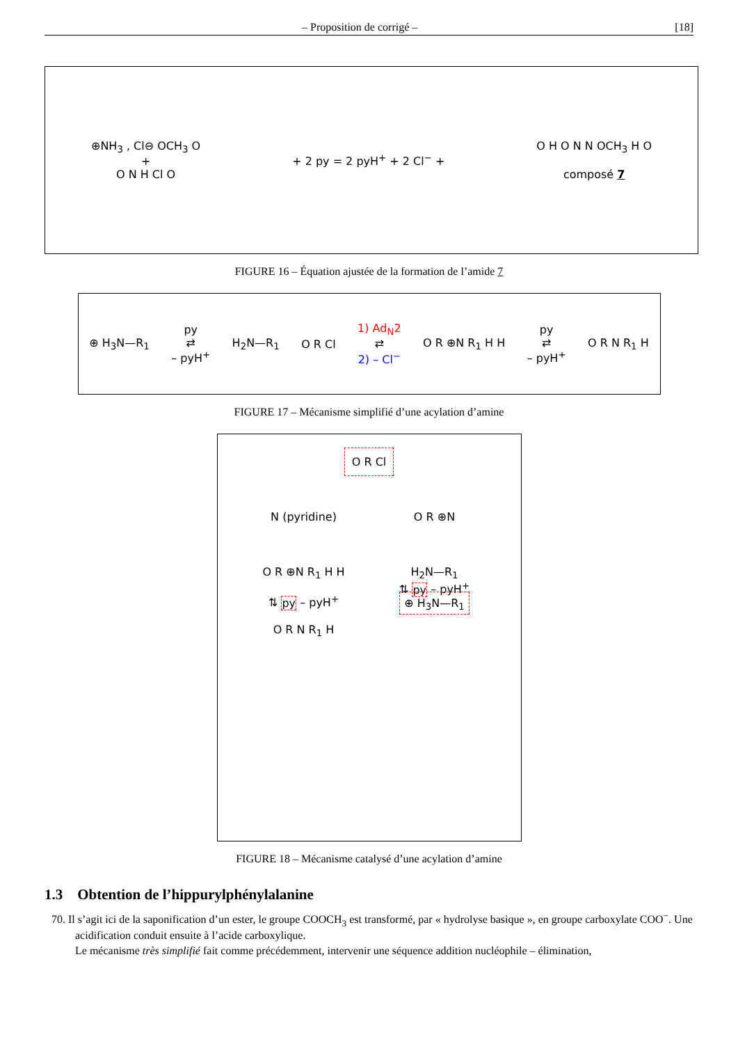– Proposition de corrigé – [18]
⊕NH<sub>3</sub> , Cl⊖ OCH<sub>3</sub> O
+
O N H Cl O
+ 2 py = 2 pyH<sup>+</sup> + 2 Cl<sup>−</sup> +
O H O N N OCH<sub>3</sub> H O
composé 7
FIGURE 16 – Équation ajustée de la formation de l’amide 7
⊕ H<sub>3</sub>N—R<sub>1</sub> py
⇄
– pyH<sup>+</sup> H<sub>2</sub>N—R<sub>1</sub> O R Cl 1) Ad<sub>N</sub>2
⇄
2) – Cl<sup>−</sup> O R ⊕N R<sub>1</sub> H H py
⇄
– pyH<sup>+</sup> O R N R<sub>1</sub> H
FIGURE 17 – Mécanisme simplifié d’une acylation d’amine
O R Cl
N (pyridine)
O R ⊕N
O R ⊕N R<sub>1</sub> H H
⇅ py – pyH<sup>+</sup>
O R N R<sub>1</sub> H
H<sub>2</sub>N—R<sub>1</sub>
⇅ py – pyH<sup>+</sup>
⊕ H<sub>3</sub>N—R<sub>1</sub>
FIGURE 18 – Mécanisme catalysé d’une acylation d’amine
1.3 Obtention de l’hippurylphénylalanine
70. Il s’agit ici de la saponification d’un ester, le groupe COOCH<sub>3</sub> est transformé, par « hydrolyse basique », en groupe carboxylate COO<sup>−</sup>. Une acidification conduit ensuite à l’acide carboxylique.
Le mécanisme très simplifié fait comme précédemment, intervenir une séquence addition nucléophile – élimination,